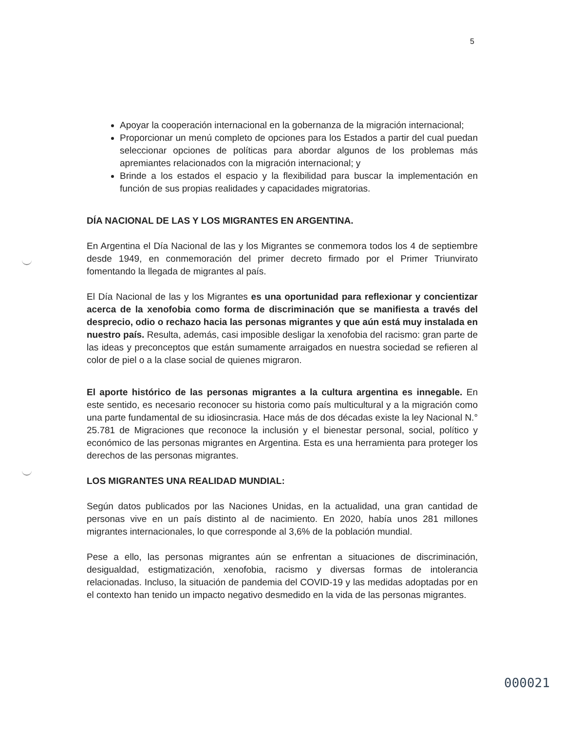5
Apoyar la cooperación internacional en la gobernanza de la migración internacional;
Proporcionar un menú completo de opciones para los Estados a partir del cual puedan seleccionar opciones de políticas para abordar algunos de los problemas más apremiantes relacionados con la migración internacional; y
Brinde a los estados el espacio y la flexibilidad para buscar la implementación en función de sus propias realidades y capacidades migratorias.
DÍA NACIONAL DE LAS Y LOS MIGRANTES EN ARGENTINA.
En Argentina el Día Nacional de las y los Migrantes se conmemora todos los 4 de septiembre desde 1949, en conmemoración del primer decreto firmado por el Primer Triunvirato fomentando la llegada de migrantes al país.
El Día Nacional de las y los Migrantes es una oportunidad para reflexionar y concientizar acerca de la xenofobia como forma de discriminación que se manifiesta a través del desprecio, odio o rechazo hacia las personas migrantes y que aún está muy instalada en nuestro país. Resulta, además, casi imposible desligar la xenofobia del racismo: gran parte de las ideas y preconceptos que están sumamente arraigados en nuestra sociedad se refieren al color de piel o a la clase social de quienes migraron.
El aporte histórico de las personas migrantes a la cultura argentina es innegable. En este sentido, es necesario reconocer su historia como país multicultural y a la migración como una parte fundamental de su idiosincrasia. Hace más de dos décadas existe la ley Nacional N.° 25.781 de Migraciones que reconoce la inclusión y el bienestar personal, social, político y económico de las personas migrantes en Argentina. Esta es una herramienta para proteger los derechos de las personas migrantes.
LOS MIGRANTES UNA REALIDAD MUNDIAL:
Según datos publicados por las Naciones Unidas, en la actualidad, una gran cantidad de personas vive en un país distinto al de nacimiento. En 2020, había unos 281 millones migrantes internacionales, lo que corresponde al 3,6% de la población mundial.
Pese a ello, las personas migrantes aún se enfrentan a situaciones de discriminación, desigualdad, estigmatización, xenofobia, racismo y diversas formas de intolerancia relacionadas. Incluso, la situación de pandemia del COVID-19 y las medidas adoptadas por en el contexto han tenido un impacto negativo desmedido en la vida de las personas migrantes.
000021